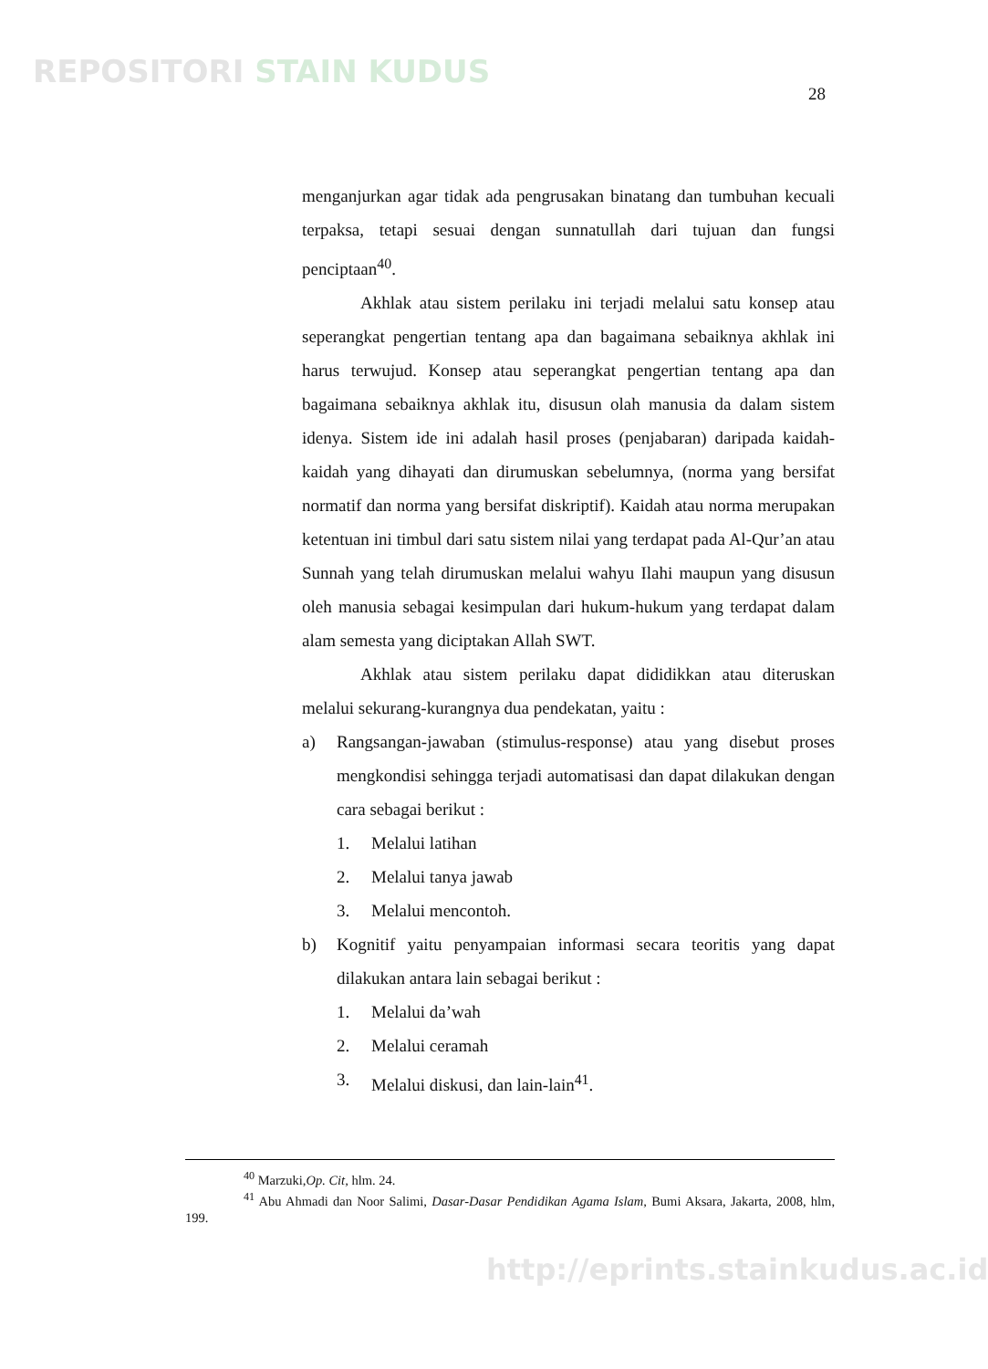REPOSITORI STAIN KUDUS
28
menganjurkan agar tidak ada pengrusakan binatang dan tumbuhan kecuali terpaksa, tetapi sesuai dengan sunnatullah dari tujuan dan fungsi penciptaan<sup>40</sup>.
Akhlak atau sistem perilaku ini terjadi melalui satu konsep atau seperangkat pengertian tentang apa dan bagaimana sebaiknya akhlak ini harus terwujud. Konsep atau seperangkat pengertian tentang apa dan bagaimana sebaiknya akhlak itu, disusun olah manusia da dalam sistem idenya. Sistem ide ini adalah hasil proses (penjabaran) daripada kaidah-kaidah yang dihayati dan dirumuskan sebelumnya, (norma yang bersifat normatif dan norma yang bersifat diskriptif). Kaidah atau norma merupakan ketentuan ini timbul dari satu sistem nilai yang terdapat pada Al-Qur’an atau Sunnah yang telah dirumuskan melalui wahyu Ilahi maupun yang disusun oleh manusia sebagai kesimpulan dari hukum-hukum yang terdapat dalam alam semesta yang diciptakan Allah SWT.
Akhlak atau sistem perilaku dapat dididikkan atau diteruskan melalui sekurang-kurangnya dua pendekatan, yaitu :
a) Rangsangan-jawaban (stimulus-response) atau yang disebut proses mengkondisi sehingga terjadi automatisasi dan dapat dilakukan dengan cara sebagai berikut :
1. Melalui latihan
2. Melalui tanya jawab
3. Melalui mencontoh.
b) Kognitif yaitu penyampaian informasi secara teoritis yang dapat dilakukan antara lain sebagai berikut :
1. Melalui da’wah
2. Melalui ceramah
3. Melalui diskusi, dan lain-lain<sup>41</sup>.
<sup>40</sup> Marzuki,Op. Cit, hlm. 24.
<sup>41</sup> Abu Ahmadi dan Noor Salimi, Dasar-Dasar Pendidikan Agama Islam, Bumi Aksara, Jakarta, 2008, hlm, 199.
http://eprints.stainkudus.ac.id